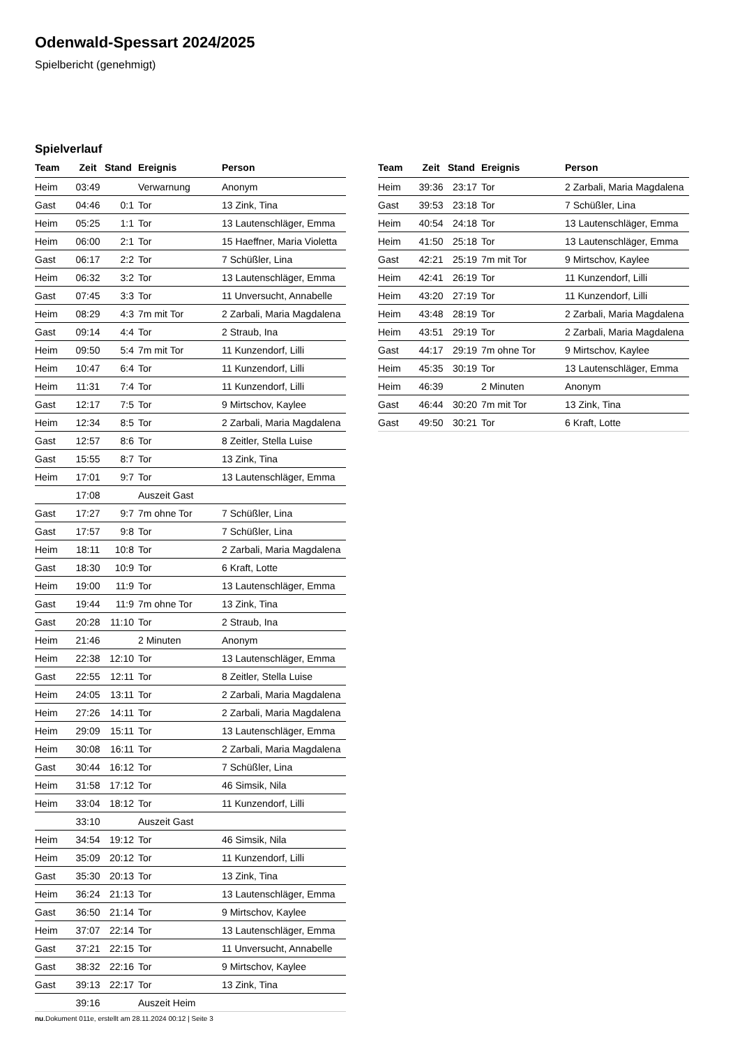Odenwald-Spessart 2024/2025
Spielbericht (genehmigt)
Spielverlauf
| Team | Zeit | Stand | Ereignis | Person |
| --- | --- | --- | --- | --- |
| Heim | 03:49 | | Verwarnung | Anonym |
| Gast | 04:46 | 0:1 | Tor | 13 Zink, Tina |
| Heim | 05:25 | 1:1 | Tor | 13 Lautenschläger, Emma |
| Heim | 06:00 | 2:1 | Tor | 15 Haeffner, Maria Violetta |
| Gast | 06:17 | 2:2 | Tor | 7 Schüßler, Lina |
| Heim | 06:32 | 3:2 | Tor | 13 Lautenschläger, Emma |
| Gast | 07:45 | 3:3 | Tor | 11 Unversucht, Annabelle |
| Heim | 08:29 | 4:3 | 7m mit Tor | 2 Zarbali, Maria Magdalena |
| Gast | 09:14 | 4:4 | Tor | 2 Straub, Ina |
| Heim | 09:50 | 5:4 | 7m mit Tor | 11 Kunzendorf, Lilli |
| Heim | 10:47 | 6:4 | Tor | 11 Kunzendorf, Lilli |
| Heim | 11:31 | 7:4 | Tor | 11 Kunzendorf, Lilli |
| Gast | 12:17 | 7:5 | Tor | 9 Mirtschov, Kaylee |
| Heim | 12:34 | 8:5 | Tor | 2 Zarbali, Maria Magdalena |
| Gast | 12:57 | 8:6 | Tor | 8 Zeitler, Stella Luise |
| Gast | 15:55 | 8:7 | Tor | 13 Zink, Tina |
| Heim | 17:01 | 9:7 | Tor | 13 Lautenschläger, Emma |
| | 17:08 | | Auszeit Gast | |
| Gast | 17:27 | 9:7 | 7m ohne Tor | 7 Schüßler, Lina |
| Gast | 17:57 | 9:8 | Tor | 7 Schüßler, Lina |
| Heim | 18:11 | 10:8 | Tor | 2 Zarbali, Maria Magdalena |
| Gast | 18:30 | 10:9 | Tor | 6 Kraft, Lotte |
| Heim | 19:00 | 11:9 | Tor | 13 Lautenschläger, Emma |
| Gast | 19:44 | 11:9 | 7m ohne Tor | 13 Zink, Tina |
| Gast | 20:28 | 11:10 | Tor | 2 Straub, Ina |
| Heim | 21:46 | | 2 Minuten | Anonym |
| Heim | 22:38 | 12:10 | Tor | 13 Lautenschläger, Emma |
| Gast | 22:55 | 12:11 | Tor | 8 Zeitler, Stella Luise |
| Heim | 24:05 | 13:11 | Tor | 2 Zarbali, Maria Magdalena |
| Heim | 27:26 | 14:11 | Tor | 2 Zarbali, Maria Magdalena |
| Heim | 29:09 | 15:11 | Tor | 13 Lautenschläger, Emma |
| Heim | 30:08 | 16:11 | Tor | 2 Zarbali, Maria Magdalena |
| Gast | 30:44 | 16:12 | Tor | 7 Schüßler, Lina |
| Heim | 31:58 | 17:12 | Tor | 46 Simsik, Nila |
| Heim | 33:04 | 18:12 | Tor | 11 Kunzendorf, Lilli |
| | 33:10 | | Auszeit Gast | |
| Heim | 34:54 | 19:12 | Tor | 46 Simsik, Nila |
| Heim | 35:09 | 20:12 | Tor | 11 Kunzendorf, Lilli |
| Gast | 35:30 | 20:13 | Tor | 13 Zink, Tina |
| Heim | 36:24 | 21:13 | Tor | 13 Lautenschläger, Emma |
| Gast | 36:50 | 21:14 | Tor | 9 Mirtschov, Kaylee |
| Heim | 37:07 | 22:14 | Tor | 13 Lautenschläger, Emma |
| Gast | 37:21 | 22:15 | Tor | 11 Unversucht, Annabelle |
| Gast | 38:32 | 22:16 | Tor | 9 Mirtschov, Kaylee |
| Gast | 39:13 | 22:17 | Tor | 13 Zink, Tina |
| | 39:16 | | Auszeit Heim | |
| Team | Zeit | Stand | Ereignis | Person |
| --- | --- | --- | --- | --- |
| Heim | 39:36 | 23:17 | Tor | 2 Zarbali, Maria Magdalena |
| Gast | 39:53 | 23:18 | Tor | 7 Schüßler, Lina |
| Heim | 40:54 | 24:18 | Tor | 13 Lautenschläger, Emma |
| Heim | 41:50 | 25:18 | Tor | 13 Lautenschläger, Emma |
| Gast | 42:21 | 25:19 | 7m mit Tor | 9 Mirtschov, Kaylee |
| Heim | 42:41 | 26:19 | Tor | 11 Kunzendorf, Lilli |
| Heim | 43:20 | 27:19 | Tor | 11 Kunzendorf, Lilli |
| Heim | 43:48 | 28:19 | Tor | 2 Zarbali, Maria Magdalena |
| Heim | 43:51 | 29:19 | Tor | 2 Zarbali, Maria Magdalena |
| Gast | 44:17 | 29:19 | 7m ohne Tor | 9 Mirtschov, Kaylee |
| Heim | 45:35 | 30:19 | Tor | 13 Lautenschläger, Emma |
| Heim | 46:39 | | 2 Minuten | Anonym |
| Gast | 46:44 | 30:20 | 7m mit Tor | 13 Zink, Tina |
| Gast | 49:50 | 30:21 | Tor | 6 Kraft, Lotte |
nu.Dokument 011e, erstellt am 28.11.2024 00:12 | Seite 3